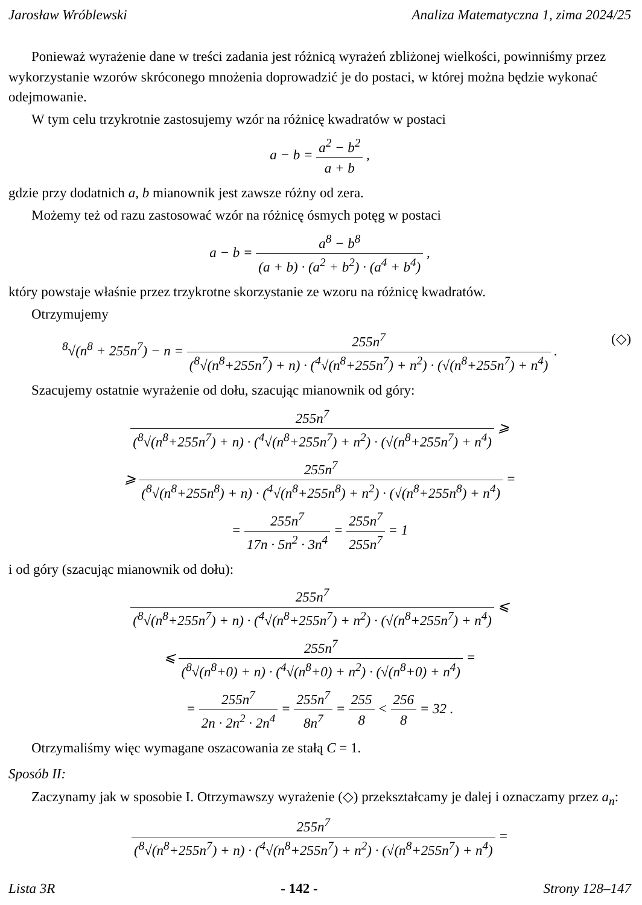Jarosław Wróblewski Analiza Matematyczna 1, zima 2024/25
Ponieważ wyrażenie dane w treści zadania jest różnicą wyrażeń zbliżonej wielkości, powinniśmy przez wykorzystanie wzorów skróconego mnożenia doprowadzić je do postaci, w której można będzie wykonać odejmowanie.
W tym celu trzykrotnie zastosujemy wzór na różnicę kwadratów w postaci
a − b = a<sup>2</sup> − b<sup>2</sup> a + b ,
gdzie przy dodatnich a, b mianownik jest zawsze różny od zera.
Możemy też od razu zastosować wzór na różnicę ósmych potęg w postaci
a − b = a<sup>8</sup> − b<sup>8</sup> (a + b) · (a<sup>2</sup> + b<sup>2</sup>) · (a<sup>4</sup> + b<sup>4</sup>) ,
który powstaje właśnie przez trzykrotne skorzystanie ze wzoru na różnicę kwadratów.
Otrzymujemy
(◇)<sup>8</sup>√(n<sup>8</sup> + 255n<sup>7</sup>) − n = 255n<sup>7</sup> (<sup>8</sup>√(n<sup>8</sup>+255n<sup>7</sup>) + n) · (<sup>4</sup>√(n<sup>8</sup>+255n<sup>7</sup>) + n<sup>2</sup>) · (√(n<sup>8</sup>+255n<sup>7</sup>) + n<sup>4</sup>) .
Szacujemy ostatnie wyrażenie od dołu, szacując mianownik od góry:
255n<sup>7</sup> (<sup>8</sup>√(n<sup>8</sup>+255n<sup>7</sup>) + n) · (<sup>4</sup>√(n<sup>8</sup>+255n<sup>7</sup>) + n<sup>2</sup>) · (√(n<sup>8</sup>+255n<sup>7</sup>) + n<sup>4</sup>) ⩾
⩾ 255n<sup>7</sup> (<sup>8</sup>√(n<sup>8</sup>+255n<sup>8</sup>) + n) · (<sup>4</sup>√(n<sup>8</sup>+255n<sup>8</sup>) + n<sup>2</sup>) · (√(n<sup>8</sup>+255n<sup>8</sup>) + n<sup>4</sup>) =
= 255n<sup>7</sup> 17n · 5n<sup>2</sup> · 3n<sup>4</sup> = 255n<sup>7</sup> 255n<sup>7</sup> = 1
i od góry (szacując mianownik od dołu):
255n<sup>7</sup> (<sup>8</sup>√(n<sup>8</sup>+255n<sup>7</sup>) + n) · (<sup>4</sup>√(n<sup>8</sup>+255n<sup>7</sup>) + n<sup>2</sup>) · (√(n<sup>8</sup>+255n<sup>7</sup>) + n<sup>4</sup>) ⩽
⩽ 255n<sup>7</sup> (<sup>8</sup>√(n<sup>8</sup>+0) + n) · (<sup>4</sup>√(n<sup>8</sup>+0) + n<sup>2</sup>) · (√(n<sup>8</sup>+0) + n<sup>4</sup>) =
= 255n<sup>7</sup> 2n · 2n<sup>2</sup> · 2n<sup>4</sup> = 255n<sup>7</sup> 8n<sup>7</sup> = 255 8 < 256 8 = 32 .
Otrzymaliśmy więc wymagane oszacowania ze stałą C = 1.
Sposób II:
Zaczynamy jak w sposobie I. Otrzymawszy wyrażenie (◇) przekształcamy je dalej i oznaczamy przez a<sub>n</sub>:
255n<sup>7</sup> (<sup>8</sup>√(n<sup>8</sup>+255n<sup>7</sup>) + n) · (<sup>4</sup>√(n<sup>8</sup>+255n<sup>7</sup>) + n<sup>2</sup>) · (√(n<sup>8</sup>+255n<sup>7</sup>) + n<sup>4</sup>) =
Lista 3R - 142 - Strony 128–147